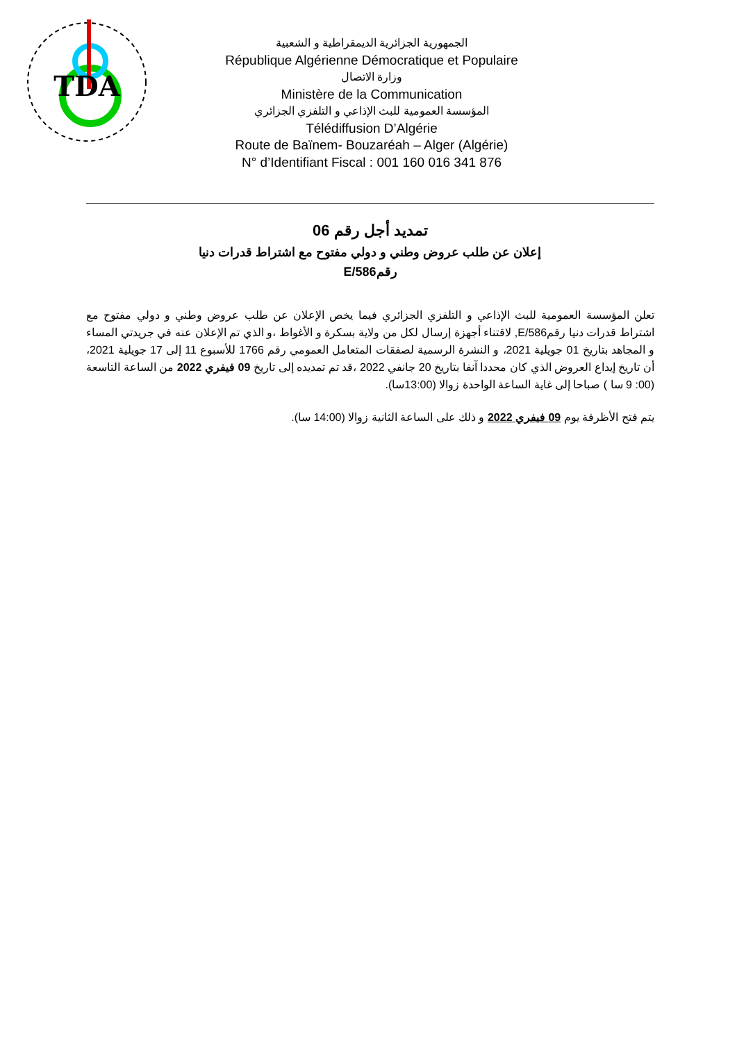TDA
الجمهورية الجزائرية الديمقراطية و الشعبية
République Algérienne Démocratique et Populaire
وزارة الاتصال
Ministère de la Communication
المؤسسة العمومية للبث الإذاعي و التلفزي الجزائري
Télédiffusion D’Algérie
Route de Baïnem- Bouzaréah – Alger (Algérie)
N° d’Identifiant Fiscal : 001 160 016 341 876
تمديد أجل رقم 06
إعلان عن طلب عروض وطني و دولي مفتوح مع اشتراط قدرات دنيا
رقم586/E
تعلن المؤسسة العمومية للبث الإذاعي و التلفزي الجزائري فيما يخص الإعلان عن طلب عروض وطني و دولي مفتوح مع اشتراط قدرات دنيا رقم586/E, لاقتناء أجهزة إرسال لكل من ولاية بسكرة و الأغواط ،و الذي تم الإعلان عنه في جريدتي المساء و المجاهد بتاريخ 01 جويلية 2021، و النشرة الرسمية لصفقات المتعامل العمومي رقم 1766 للأسبوع 11 إلى 17 جويلية 2021، أن تاريخ إيداع العروض الذي كان محددا آنفا بتاريخ 20 جانفي 2022 ،قد تم تمديده إلى تاريخ 09 فيفري 2022 من الساعة التاسعة (00: 9 سا ) صباحا إلى غاية الساعة الواحدة زوالا (13:00سا).
يتم فتح الأظرفة يوم 09 فيفري 2022 و ذلك على الساعة الثانية زوالا (14:00 سا).